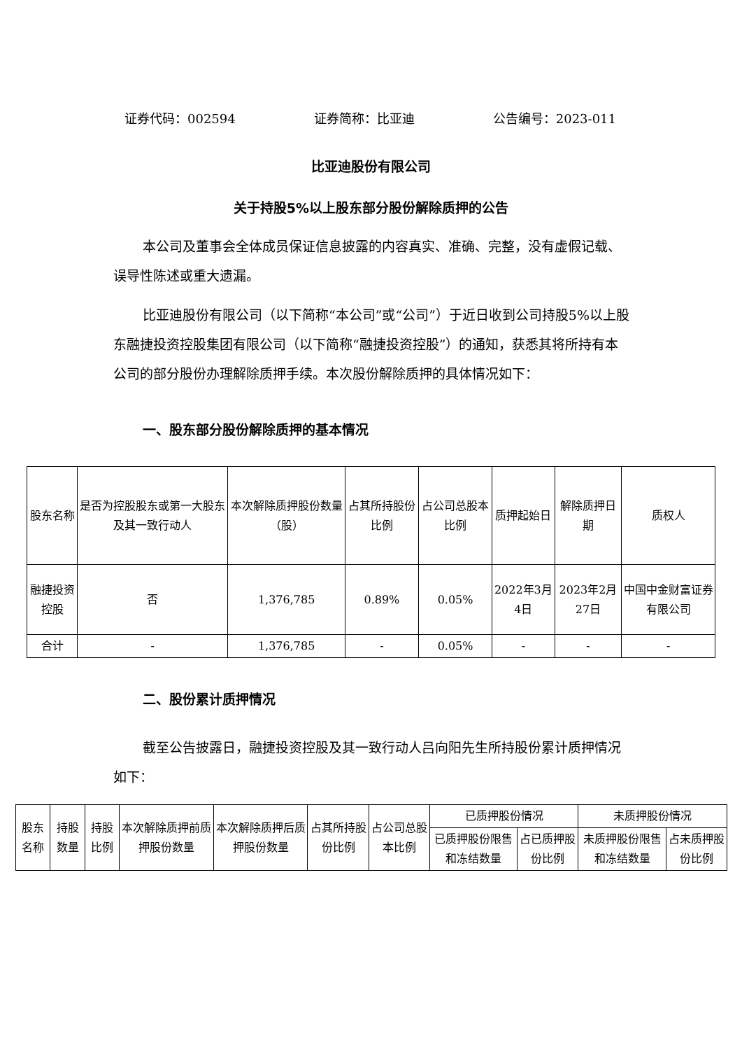证券代码：002594 证券简称：比亚迪 公告编号：2023-011
比亚迪股份有限公司
关于持股5%以上股东部分股份解除质押的公告
本公司及董事会全体成员保证信息披露的内容真实、准确、完整，没有虚假记载、误导性陈述或重大遗漏。
比亚迪股份有限公司（以下简称“本公司”或“公司”）于近日收到公司持股5%以上股东融捷投资控股集团有限公司（以下简称“融捷投资控股”）的通知，获悉其将所持有本公司的部分股份办理解除质押手续。本次股份解除质押的具体情况如下：
一、股东部分股份解除质押的基本情况
| 股东名称 | 是否为控股股东或第一大股东及其一致行动人 | 本次解除质押股份数量（股） | 占其所持股份比例 | 占公司总股本比例 | 质押起始日 | 解除质押日期 | 质权人 |
| --- | --- | --- | --- | --- | --- | --- | --- |
| 融捷投资控股 | 否 | 1,376,785 | 0.89% | 0.05% | 2022年3月4日 | 2023年2月27日 | 中国中金财富证券有限公司 |
| 合计 | - | 1,376,785 | - | 0.05% | - | - | - |
二、股份累计质押情况
截至公告披露日，融捷投资控股及其一致行动人吕向阳先生所持股份累计质押情况如下：
| 股东名称 | 持股数量 | 持股比例 | 本次解除质押前质押股份数量 | 本次解除质押后质押股份数量 | 占其所持股份比例 | 占公司总股本比例 | 已质押股份情况 | | 未质押股份情况 | |
| --- | --- | --- | --- | --- | --- | --- | --- | --- | --- | --- |
| | | | | | | | 已质押股份限售和冻结数量 | 占已质押股份比例 | 未质押股份限售和冻结数量 | 占未质押股份比例 |